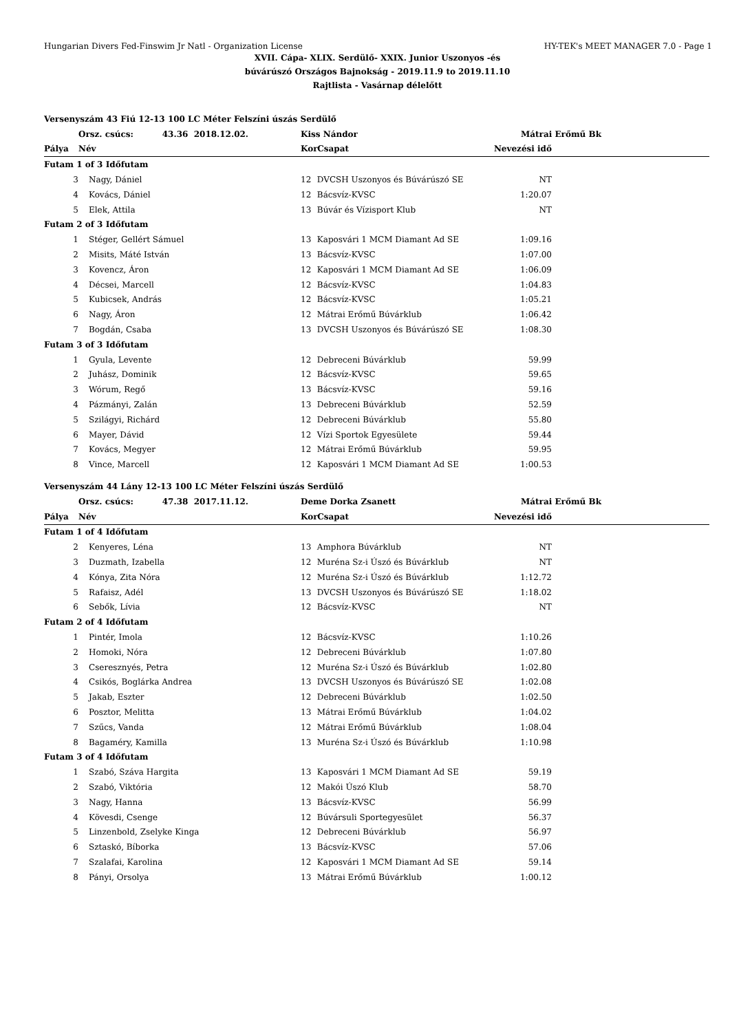Hungarian Divers Fed-Finswim Jr Natl - Organization License HY-TEK's MEET MANAGER 7.0 - Page 1
XVII. Cápa- XLIX. Serdülő- XXIX. Junior Uszonyos -és
búvárúszó Országos Bajnokság - 2019.11.9 to 2019.11.10
Rajtlista - Vasárnap délelőtt
| Versenyszám 43 Fiú 12-13 100 LC Méter Felszíni úszás Serdülő | | | | | |
| | Orsz. csúcs: 43.36 2018.12.02. | Kiss Nándor | | Mátrai Erőmű Bk | |
| Pálya | Név | Kor | Csapat | Nevezési idő | |
| Futam 1 of 3 Időfutam | | | | | |
| 3 | Nagy, Dániel | 12 | DVCSH Uszonyos és Búvárúszó SE | NT | |
| 4 | Kovács, Dániel | 12 | Bácsvíz-KVSC | 1:20.07 | |
| 5 | Elek, Attila | 13 | Búvár és Vízisport Klub | NT | |
| Futam 2 of 3 Időfutam | | | | | |
| 1 | Stéger, Gellért Sámuel | 13 | Kaposvári 1 MCM Diamant Ad SE | 1:09.16 | |
| 2 | Misits, Máté István | 13 | Bácsvíz-KVSC | 1:07.00 | |
| 3 | Kovencz, Áron | 12 | Kaposvári 1 MCM Diamant Ad SE | 1:06.09 | |
| 4 | Décsei, Marcell | 12 | Bácsvíz-KVSC | 1:04.83 | |
| 5 | Kubicsek, András | 12 | Bácsvíz-KVSC | 1:05.21 | |
| 6 | Nagy, Áron | 12 | Mátrai Erőmű Búvárklub | 1:06.42 | |
| 7 | Bogdán, Csaba | 13 | DVCSH Uszonyos és Búvárúszó SE | 1:08.30 | |
| Futam 3 of 3 Időfutam | | | | | |
| 1 | Gyula, Levente | 12 | Debreceni Búvárklub | 59.99 | |
| 2 | Juhász, Dominik | 12 | Bácsvíz-KVSC | 59.65 | |
| 3 | Wórum, Regő | 13 | Bácsvíz-KVSC | 59.16 | |
| 4 | Pázmányi, Zalán | 13 | Debreceni Búvárklub | 52.59 | |
| 5 | Szilágyi, Richárd | 12 | Debreceni Búvárklub | 55.80 | |
| 6 | Mayer, Dávid | 12 | Vízi Sportok Egyesülete | 59.44 | |
| 7 | Kovács, Megyer | 12 | Mátrai Erőmű Búvárklub | 59.95 | |
| 8 | Vince, Marcell | 12 | Kaposvári 1 MCM Diamant Ad SE | 1:00.53 | |
| Versenyszám 44 Lány 12-13 100 LC Méter Felszíni úszás Serdülő | | | | | |
| | Orsz. csúcs: 47.38 2017.11.12. | Deme Dorka Zsanett | | Mátrai Erőmű Bk | |
| Pálya | Név | Kor | Csapat | Nevezési idő | |
| Futam 1 of 4 Időfutam | | | | | |
| 2 | Kenyeres, Léna | 13 | Amphora Búvárklub | NT | |
| 3 | Duzmath, Izabella | 12 | Muréna Sz-i Úszó és Búvárklub | NT | |
| 4 | Kónya, Zita Nóra | 12 | Muréna Sz-i Úszó és Búvárklub | 1:12.72 | |
| 5 | Rafaisz, Adél | 13 | DVCSH Uszonyos és Búvárúszó SE | 1:18.02 | |
| 6 | Sebők, Lívia | 12 | Bácsvíz-KVSC | NT | |
| Futam 2 of 4 Időfutam | | | | | |
| 1 | Pintér, Imola | 12 | Bácsvíz-KVSC | 1:10.26 | |
| 2 | Homoki, Nóra | 12 | Debreceni Búvárklub | 1:07.80 | |
| 3 | Cseresznyés, Petra | 12 | Muréna Sz-i Úszó és Búvárklub | 1:02.80 | |
| 4 | Csikós, Boglárka Andrea | 13 | DVCSH Uszonyos és Búvárúszó SE | 1:02.08 | |
| 5 | Jakab, Eszter | 12 | Debreceni Búvárklub | 1:02.50 | |
| 6 | Posztor, Melitta | 13 | Mátrai Erőmű Búvárklub | 1:04.02 | |
| 7 | Szűcs, Vanda | 12 | Mátrai Erőmű Búvárklub | 1:08.04 | |
| 8 | Bagaméry, Kamilla | 13 | Muréna Sz-i Úszó és Búvárklub | 1:10.98 | |
| Futam 3 of 4 Időfutam | | | | | |
| 1 | Szabó, Száva Hargita | 13 | Kaposvári 1 MCM Diamant Ad SE | 59.19 | |
| 2 | Szabó, Viktória | 12 | Makói Úszó Klub | 58.70 | |
| 3 | Nagy, Hanna | 13 | Bácsvíz-KVSC | 56.99 | |
| 4 | Kövesdi, Csenge | 12 | Búvársuli Sportegyesület | 56.37 | |
| 5 | Linzenbold, Zselyke Kinga | 12 | Debreceni Búvárklub | 56.97 | |
| 6 | Sztaskó, Bíborka | 13 | Bácsvíz-KVSC | 57.06 | |
| 7 | Szalafai, Karolina | 12 | Kaposvári 1 MCM Diamant Ad SE | 59.14 | |
| 8 | Pányi, Orsolya | 13 | Mátrai Erőmű Búvárklub | 1:00.12 | |